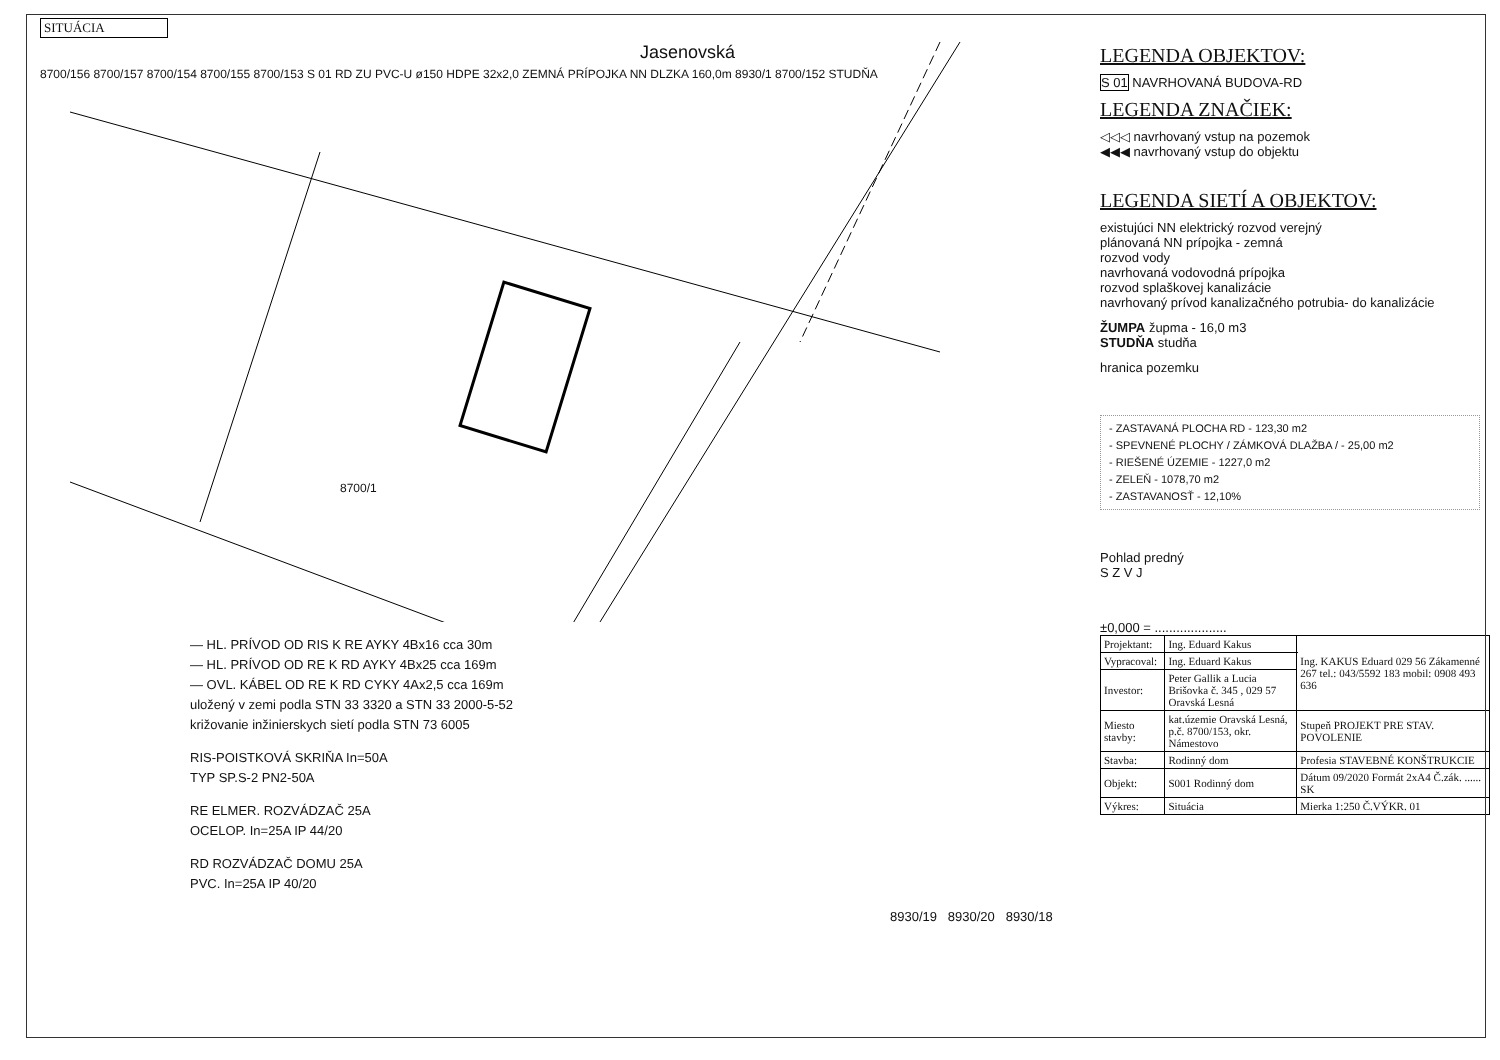SITUÁCIA
Jasenovská
8700/156 8700/157 8700/154 8700/155 8700/153 S 01 RD ZU PVC-U ø150 HDPE 32x2,0 ZEMNÁ PRÍPOJKA NN DLZKA 160,0m 8930/1 8700/152 STUDŇA
8700/1
— HL. PRÍVOD OD RIS K RE AYKY 4Bx16 cca 30m
— HL. PRÍVOD OD RE K RD AYKY 4Bx25 cca 169m
— OVL. KÁBEL OD RE K RD CYKY 4Ax2,5 cca 169m
uložený v zemi podla STN 33 3320 a STN 33 2000-5-52
križovanie inžinierskych sietí podla STN 73 6005
RIS-POISTKOVÁ SKRIŇA In=50A
TYP SP.S-2 PN2-50A
RE ELMER. ROZVÁDZAČ 25A
OCELOP. In=25A IP 44/20
RD ROZVÁDZAČ DOMU 25A
PVC. In=25A IP 40/20
8930/19 8930/20 8930/18
LEGENDA OBJEKTOV:
S 01 NAVRHOVANÁ BUDOVA-RD
LEGENDA ZNAČIEK:
◁◁◁ navrhovaný vstup na pozemok
◀◀◀ navrhovaný vstup do objektu
LEGENDA SIETÍ A OBJEKTOV:
existujúci NN elektrický rozvod verejný
plánovaná NN prípojka - zemná
rozvod vody
navrhovaná vodovodná prípojka
rozvod splaškovej kanalizácie
navrhovaný prívod kanalizačného potrubia- do kanalizácie
ŽUMPA župma - 16,0 m3
STUDŇA studňa
hranica pozemku
- ZASTAVANÁ PLOCHA RD - 123,30 m2
- SPEVNENÉ PLOCHY / ZÁMKOVÁ DLAŽBA / - 25,00 m2
- RIEŠENÉ ÚZEMIE - 1227,0 m2
- ZELEŇ - 1078,70 m2
- ZASTAVANOSŤ - 12,10%
Pohlad predný
S Z V J
±0,000 = ....................
| Projektant: | Ing. Eduard Kakus | Ing. KAKUS Eduard 029 56 Zákamenné 267 tel.: 043/5592 183 mobil: 0908 493 636 |
| Vypracoval: | Ing. Eduard Kakus | |
| Investor: | Peter Gallik a Lucia Brišovka č. 345 , 029 57 Oravská Lesná | |
| Miesto stavby: | kat.územie Oravská Lesná, p.č. 8700/153, okr. Námestovo | Stupeň PROJEKT PRE STAV. POVOLENIE |
| Stavba: | Rodinný dom | Profesia STAVEBNÉ KONŠTRUKCIE |
| Objekt: | S001 Rodinný dom | Dátum 09/2020 Formát 2xA4 Č.zák. ...... SK |
| Výkres: | Situácia | Mierka 1:250 Č.VÝKR. 01 |